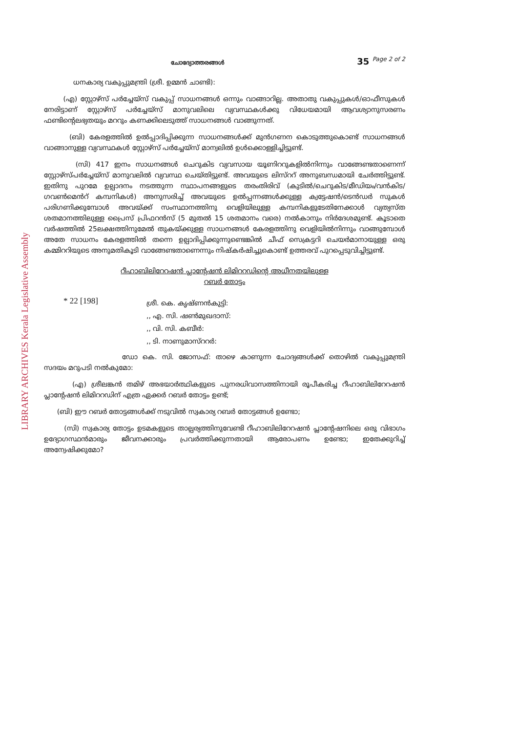LIBRARY ARCHIVES Kerala Legislative Assembly
ചോദ്യോത്തരങ്ങൾ 35 <sup>Page 2 of 2</sup>
ധനകാര്യ വകുപ്പുമന്ത്രി (ശ്രീ. ഉമ്മൻ ചാണ്ടി):
(എ) സ്റ്റോഴ്സ് പർച്ചേയ്സ് വകുപ്പ് സാധനങ്ങൾ ഒന്നും വാങ്ങാറില്ല. അതാതു വകുപ്പുകൾ/ഓഫീസുകൾ നേരിട്ടാണ് സ്റ്റോഴ്സ് പർച്ചേയ്സ് മാനുവലിലെ വ്യവസ്ഥകൾക്കു വിധേയമായി ആവശ്യാനുസരണം ഫണ്ടിന്റെലഭ്യതയും മററും കണക്കിലെടുത്ത് സാധനങ്ങൾ വാങ്ങുന്നത്.
(ബി) കേരളത്തിൽ ഉൽപ്പാദിപ്പിക്കുന്ന സാധനങ്ങൾക്ക് മുൻഗണന കൊടുത്തുകൊണ്ട് സാധനങ്ങൾ വാങ്ങാനുള്ള വ്യവസ്ഥകൾ സ്റ്റോഴ്സ് പർച്ചേയ്സ് മാന്വലിൽ ഉൾക്കൊള്ളിച്ചിട്ടുണ്ട്.
(സി) 417 ഇനം സാധനങ്ങൾ ചെറുകിട വ്യവസായ യൂണിററുകളിൽനിന്നും വാങ്ങേണ്ടതാണെന്ന് സ്റ്റോഴ്സ്പർച്ചേയ്സ് മാനുവലിൽ വ്യവസ്ഥ ചെയ്തിട്ടുണ്ട്. അവയുടെ ലിസ്ററ് അനുബന്ധമായി ചേർത്തിട്ടുണ്ട്. ഇതിനു പുറമേ ഉല്പാദനം നടത്തുന്ന സ്ഥാപനങ്ങളുടെ തരംതിരിവ് (കുടിൽ/ചെറുകിട/മീഡിയം/വൻകിട/ഗവൺമെൻറ് കമ്പനികൾ) അനുസരിച്ച് അവയുടെ ഉൽപ്പന്നങ്ങൾക്കുള്ള ക്വട്ടേഷൻ/ടെൻഡർ സുകൾ പരിഗണിക്കുമ്പോൾ അവയ്ക്ക് സംസ്ഥാനത്തിനു വെളിയിലുള്ള കമ്പനികളുടേതിനേക്കാൾ വ്യത്യസ്ത ശതമാനത്തിലുള്ള പ്രൈസ് പ്രിഫറൻസ് (5 മുതൽ 15 ശതമാനം വരെ) നൽകാനും നിർദേശമുണ്ട്. കൂടാതെ വർഷത്തിൽ 25ലക്ഷത്തിനുമേൽ തുകയ്ക്കുള്ള സാധനങ്ങൾ കേരളത്തിനു വെളിയിൽനിന്നും വാങ്ങുമ്പോൾ അതേ സാധനം കേരളത്തിൽ തന്നെ ഉല്പാദിപ്പിക്കുന്നുണ്ടെങ്കിൽ ചീഫ് സെക്രട്ടറി ചെയർമാനായുള്ള ഒരു കമ്മിററിയുടെ അനുമതികൂടി വാങ്ങേണ്ടതാണെന്നും നിഷ്കർഷിച്ചുകൊണ്ട് ഉത്തരവ് പുറപ്പെടുവിച്ചിട്ടുണ്ട്.
റീഹാബിലിറേറഷൻ പ്ലാന്റേഷൻ ലിമിററഡിന്റെ അധീനതയിലുള്ള
റബർ തോട്ടം
* 22 [198]
ശ്രീ. കെ. കൃഷ്ണൻകുട്ടി:
,, എ. സി. ഷൺമുഖദാസ്:
,, വി. സി. കബീർ:
,, ടി. നാണുമാസ്ററർ:
ഡോ കെ. സി. ജോസഫ്: താഴെ കാണുന്ന ചോദ്യങ്ങൾക്ക് തൊഴിൽ വകുപ്പുമന്ത്രി സദയം മറുപടി നൽകുമോ:
(എ) ശ്രീലങ്കൻ തമിഴ് അഭയാർത്ഥികളുടെ പുനരധിവാസത്തിനായി രൂപീകരിച്ച റീഹാബിലിറേറഷൻ പ്ലാന്റേഷൻ ലിമിററഡിന് എത്ര ഏക്കർ റബർ തോട്ടം ഉണ്ട്;
(ബി) ഈ റബർ തോട്ടങ്ങൾക്ക് നടുവിൽ സ്വകാര്യ റബർ തോട്ടങ്ങൾ ഉണ്ടോ;
(സി) സ്വകാര്യ തോട്ടം ഉടമകളുടെ താല്പര്യത്തിനുവേണ്ടി റീഹാബിലിറേറഷൻ പ്ലാന്റേഷനിലെ ഒരു വിഭാഗം ഉദ്യോഗസ്ഥൻമാരും ജീവനക്കാരും പ്രവർത്തിക്കുന്നതായി ആരോപണം ഉണ്ടോ; ഇതേക്കുറിച്ച് അന്വേഷിക്കുമോ?